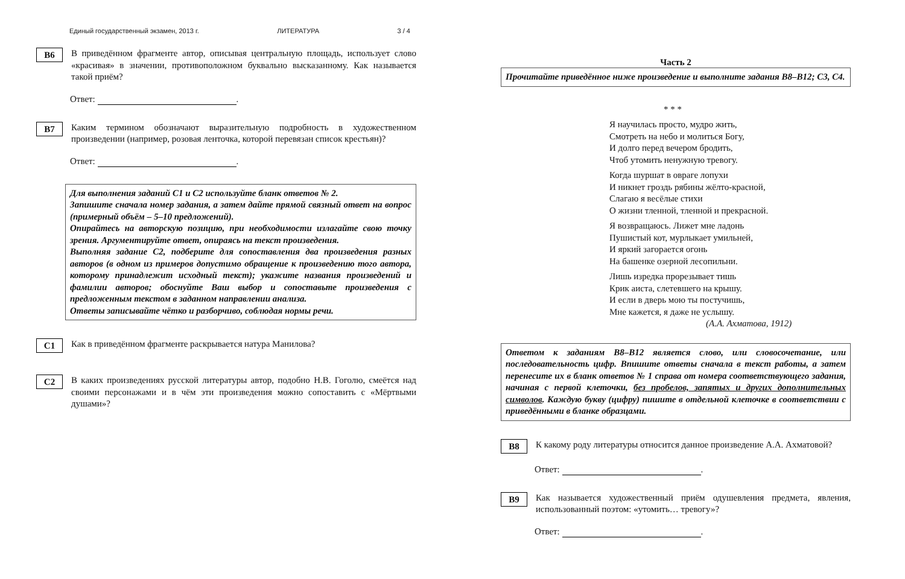Единый государственный экзамен, 2013 г. ЛИТЕРАТУРА 3 / 4
B6
В приведённом фрагменте автор, описывая центральную площадь, использует слово «красивая» в значении, противоположном буквально высказанному. Как называется такой приём?
Ответ: .
B7
Каким термином обозначают выразительную подробность в художественном произведении (например, розовая ленточка, которой перевязан список крестьян)?
Ответ: .
Для выполнения заданий С1 и С2 используйте бланк ответов № 2.
Запишите сначала номер задания, а затем дайте прямой связный ответ на вопрос (примерный объём – 5–10 предложений).
Опирайтесь на авторскую позицию, при необходимости излагайте свою точку зрения. Аргументируйте ответ, опираясь на текст произведения.
Выполняя задание С2, подберите для сопоставления два произведения разных авторов (в одном из примеров допустимо обращение к произведению того автора, которому принадлежит исходный текст); укажите названия произведений и фамилии авторов; обоснуйте Ваш выбор и сопоставьте произведения с предложенным текстом в заданном направлении анализа.
Ответы записывайте чётко и разборчиво, соблюдая нормы речи.
C1
Как в приведённом фрагменте раскрывается натура Манилова?
C2
В каких произведениях русской литературы автор, подобно Н.В. Гоголю, смеётся над своими персонажами и в чём эти произведения можно сопоставить с «Мёртвыми душами»?
Часть 2
Прочитайте приведённое ниже произведение и выполните задания B8–B12; C3, C4.
* * *
Я научилась просто, мудро жить,
Смотреть на небо и молиться Богу,
И долго перед вечером бродить,
Чтоб утомить ненужную тревогу.
Когда шуршат в овраге лопухи
И никнет гроздь рябины жёлто-красной,
Слагаю я весёлые стихи
О жизни тленной, тленной и прекрасной.
Я возвращаюсь. Лижет мне ладонь
Пушистый кот, мурлыкает умильней,
И яркий загорается огонь
На башенке озерной лесопильни.
Лишь изредка прорезывает тишь
Крик аиста, слетевшего на крышу.
И если в дверь мою ты постучишь,
Мне кажется, я даже не услышу.
(А.А. Ахматова, 1912)
Ответом к заданиям B8–B12 является слово, или словосочетание, или последовательность цифр. Впишите ответы сначала в текст работы, а затем перенесите их в бланк ответов № 1 справа от номера соответствующего задания, начиная с первой клеточки, без пробелов, запятых и других дополнительных символов. Каждую букву (цифру) пишите в отдельной клеточке в соответствии с приведёнными в бланке образцами.
B8
К какому роду литературы относится данное произведение А.А. Ахматовой?
Ответ: .
B9
Как называется художественный приём одушевления предмета, явления, использованный поэтом: «утомить… тревогу»?
Ответ: .